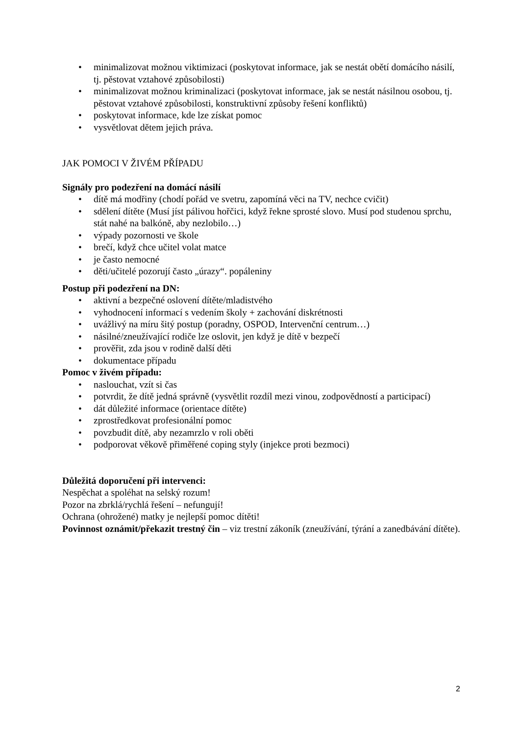• minimalizovat možnou viktimizaci (poskytovat informace, jak se nestát obětí domácího násilí, tj. pěstovat vztahové způsobilosti)
• minimalizovat možnou kriminalizaci (poskytovat informace, jak se nestát násilnou osobou, tj. pěstovat vztahové způsobilosti, konstruktivní způsoby řešení konfliktů)
• poskytovat informace, kde lze získat pomoc
• vysvětlovat dětem jejich práva.
JAK POMOCI V ŽIVÉM PŘÍPADU
Signály pro podezření na domácí násilí
• dítě má modřiny (chodí pořád ve svetru, zapomíná věci na TV, nechce cvičit)
• sdělení dítěte (Musí jíst pálivou hořčici, když řekne sprosté slovo. Musí pod studenou sprchu, stát nahé na balkóně, aby nezlobilo…)
• výpady pozornosti ve škole
• brečí, když chce učitel volat matce
• je často nemocné
• děti/učitelé pozorují často „úrazy“. popáleniny
Postup při podezření na DN:
• aktivní a bezpečné oslovení dítěte/mladistvého
• vyhodnocení informací s vedením školy + zachování diskrétnosti
• uvážlivý na míru šitý postup (poradny, OSPOD, Intervenční centrum…)
• násilné/zneužívající rodiče lze oslovit, jen když je dítě v bezpečí
• prověřit, zda jsou v rodině další děti
• dokumentace případu
Pomoc v živém případu:
• naslouchat, vzít si čas
• potvrdit, že dítě jedná správně (vysvětlit rozdíl mezi vinou, zodpovědností a participací)
• dát důležité informace (orientace dítěte)
• zprostředkovat profesionální pomoc
• povzbudit dítě, aby nezamrzlo v roli oběti
• podporovat věkově přiměřené coping styly (injekce proti bezmoci)
Důležitá doporučení při intervenci:
Nespěchat a spoléhat na selský rozum!
Pozor na zbrklá/rychlá řešení – nefungují!
Ochrana (ohrožené) matky je nejlepší pomoc dítěti!
Povinnost oznámit/překazit trestný čin – viz trestní zákoník (zneužívání, týrání a zanedbávání dítěte).
2